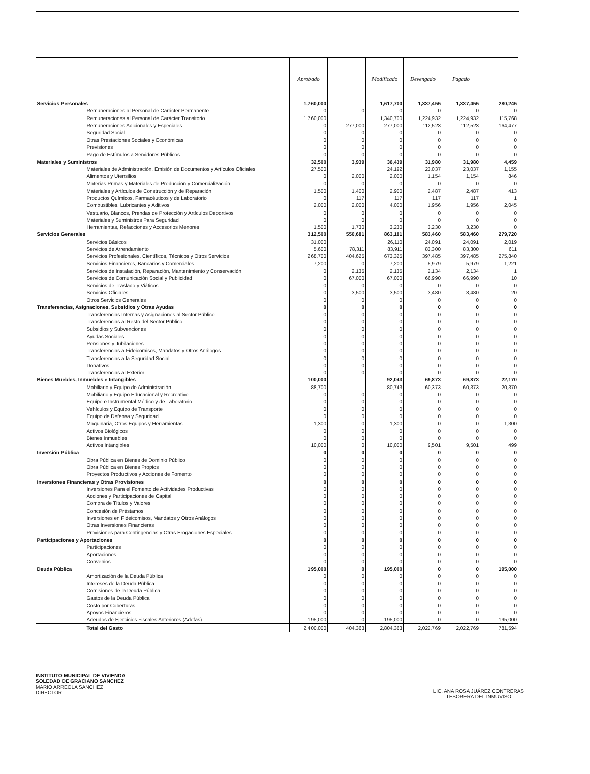| | Aprobado | | Modificado | Devengado | Pagado | |
| --- | --- | --- | --- | --- | --- | --- |
| Servicios Personales | 1,760,000 | | 1,617,700 | 1,337,455 | 1,337,455 | 280,245 |
| Remuneraciones al Personal de Carácter Permanente | 0 | 0 | 0 | 0 | 0 | 0 |
| Remuneraciones al Personal de Carácter Transitorio | 1,760,000 | | 1,340,700 | 1,224,932 | 1,224,932 | 115,768 |
| Remuneraciones Adicionales y Especiales | 0 | 277,000 | 277,000 | 112,523 | 112,523 | 164,477 |
| Seguridad Social | 0 | 0 | 0 | 0 | 0 | 0 |
| Otras Prestaciones Sociales y Económicas | 0 | 0 | 0 | 0 | 0 | 0 |
| Previsiones | 0 | 0 | 0 | 0 | 0 | 0 |
| Pago de Estímulos a Servidores Públicos | 0 | 0 | 0 | 0 | 0 | 0 |
| Materiales y Suministros | 32,500 | 3,939 | 36,439 | 31,980 | 31,980 | 4,459 |
| Materiales de Administración, Emisión de Documentos y Artículos Oficiales | 27,500 | | 24,192 | 23,037 | 23,037 | 1,155 |
| Alimentos y Utensilios | 0 | 2,000 | 2,000 | 1,154 | 1,154 | 846 |
| Materias Primas y Materiales de Producción y Comercialización | 0 | 0 | 0 | 0 | 0 | 0 |
| Materiales y Artículos de Construcción y de Reparación | 1,500 | 1,400 | 2,900 | 2,487 | 2,487 | 413 |
| Productos Químicos, Farmacéuticos y de Laboratorio | 0 | 117 | 117 | 117 | 117 | 1 |
| Combustibles, Lubricantes y Aditivos | 2,000 | 2,000 | 4,000 | 1,956 | 1,956 | 2,045 |
| Vestuario, Blancos, Prendas de Protección y Artículos Deportivos | 0 | 0 | 0 | 0 | 0 | 0 |
| Materiales y Suministros Para Seguridad | 0 | 0 | 0 | 0 | 0 | 0 |
| Herramientas, Refacciones y Accesorios Menores | 1,500 | 1,730 | 3,230 | 3,230 | 3,230 | 0 |
| Servicios Generales | 312,500 | 550,681 | 863,181 | 583,460 | 583,460 | 279,720 |
| Servicios Básicos | 31,000 | | 26,110 | 24,091 | 24,091 | 2,019 |
| Servicios de Arrendamiento | 5,600 | 78,311 | 83,911 | 83,300 | 83,300 | 611 |
| Servicios Profesionales, Científicos, Técnicos y Otros Servicios | 268,700 | 404,625 | 673,325 | 397,485 | 397,485 | 275,840 |
| Servicios Financieros, Bancarios y Comerciales | 7,200 | 0 | 7,200 | 5,979 | 5,979 | 1,221 |
| Servicios de Instalación, Reparación, Mantenimiento y Conservación | 0 | 2,135 | 2,135 | 2,134 | 2,134 | 1 |
| Servicios de Comunicación Social y Publicidad | 0 | 67,000 | 67,000 | 66,990 | 66,990 | 10 |
| Servicios de Traslado y Viáticos | 0 | 0 | 0 | 0 | 0 | 0 |
| Servicios Oficiales | 0 | 3,500 | 3,500 | 3,480 | 3,480 | 20 |
| Otros Servicios Generales | 0 | 0 | 0 | 0 | 0 | 0 |
| Transferencias, Asignaciones, Subsidios y Otras Ayudas | 0 | 0 | 0 | 0 | 0 | 0 |
| Transferencias Internas y Asignaciones al Sector Público | 0 | 0 | 0 | 0 | 0 | 0 |
| Transferencias al Resto del Sector Público | 0 | 0 | 0 | 0 | 0 | 0 |
| Subsidios y Subvenciones | 0 | 0 | 0 | 0 | 0 | 0 |
| Ayudas Sociales | 0 | 0 | 0 | 0 | 0 | 0 |
| Pensiones y Jubilaciones | 0 | 0 | 0 | 0 | 0 | 0 |
| Transferencias a Fideicomisos, Mandatos y Otros Análogos | 0 | 0 | 0 | 0 | 0 | 0 |
| Transferencias a la Seguridad Social | 0 | 0 | 0 | 0 | 0 | 0 |
| Donativos | 0 | 0 | 0 | 0 | 0 | 0 |
| Transferencias al Exterior | 0 | 0 | 0 | 0 | 0 | 0 |
| Bienes Muebles, Inmuebles e Intangibles | 100,000 | | 92,043 | 69,873 | 69,873 | 22,170 |
| Mobiliario y Equipo de Administración | 88,700 | | 80,743 | 60,373 | 60,373 | 20,370 |
| Mobiliario y Equipo Educacional y Recreativo | 0 | 0 | 0 | 0 | 0 | 0 |
| Equipo e Instrumental Médico y de Laboratorio | 0 | 0 | 0 | 0 | 0 | 0 |
| Vehículos y Equipo de Transporte | 0 | 0 | 0 | 0 | 0 | 0 |
| Equipo de Defensa y Seguridad | 0 | 0 | 0 | 0 | 0 | 0 |
| Maquinaria, Otros Equipos y Herramientas | 1,300 | 0 | 1,300 | 0 | 0 | 1,300 |
| Activos Biológicos | 0 | 0 | 0 | 0 | 0 | 0 |
| Bienes Inmuebles | 0 | 0 | 0 | 0 | 0 | 0 |
| Activos Intangibles | 10,000 | 0 | 10,000 | 9,501 | 9,501 | 499 |
| Inversión Pública | 0 | 0 | 0 | 0 | 0 | 0 |
| Obra Pública en Bienes de Dominio Público | 0 | 0 | 0 | 0 | 0 | 0 |
| Obra Pública en Bienes Propios | 0 | 0 | 0 | 0 | 0 | 0 |
| Proyectos Productivos y Acciones de Fomento | 0 | 0 | 0 | 0 | 0 | 0 |
| Inversiones Financieras y Otras Provisiones | 0 | 0 | 0 | 0 | 0 | 0 |
| Inversiones Para el Fomento de Actividades Productivas | 0 | 0 | 0 | 0 | 0 | 0 |
| Acciones y Participaciones de Capital | 0 | 0 | 0 | 0 | 0 | 0 |
| Compra de Títulos y Valores | 0 | 0 | 0 | 0 | 0 | 0 |
| Concesión de Préstamos | 0 | 0 | 0 | 0 | 0 | 0 |
| Inversiones en Fideicomisos, Mandatos y Otros Análogos | 0 | 0 | 0 | 0 | 0 | 0 |
| Otras Inversiones Financieras | 0 | 0 | 0 | 0 | 0 | 0 |
| Provisiones para Contingencias y Otras Erogaciones Especiales | 0 | 0 | 0 | 0 | 0 | 0 |
| Participaciones y Aportaciones | 0 | 0 | 0 | 0 | 0 | 0 |
| Participaciones | 0 | 0 | 0 | 0 | 0 | 0 |
| Aportaciones | 0 | 0 | 0 | 0 | 0 | 0 |
| Convenios | 0 | 0 | 0 | 0 | 0 | 0 |
| Deuda Pública | 195,000 | 0 | 195,000 | 0 | 0 | 195,000 |
| Amortización de la Deuda Pública | 0 | 0 | 0 | 0 | 0 | 0 |
| Intereses de la Deuda Pública | 0 | 0 | 0 | 0 | 0 | 0 |
| Comisiones de la Deuda Pública | 0 | 0 | 0 | 0 | 0 | 0 |
| Gastos de la Deuda Pública | 0 | 0 | 0 | 0 | 0 | 0 |
| Costo por Coberturas | 0 | 0 | 0 | 0 | 0 | 0 |
| Apoyos Financieros | 0 | 0 | 0 | 0 | 0 | 0 |
| Adeudos de Ejercicios Fiscales Anteriores (Adefas) | 195,000 | 0 | 195,000 | 0 | 0 | 195,000 |
| Total del Gasto | 2,400,000 | 404,363 | 2,804,363 | 2,022,769 | 2,022,769 | 781,594 |
INSTITUTO MUNICIPAL DE VIVIENDA
SOLEDAD DE GRACIANO SANCHEZ
MARIO ARREOLA SANCHEZ
DIRECTOR
LIC. ANA ROSA JUÁREZ CONTRERAS
TESORERA DEL INMUVISO